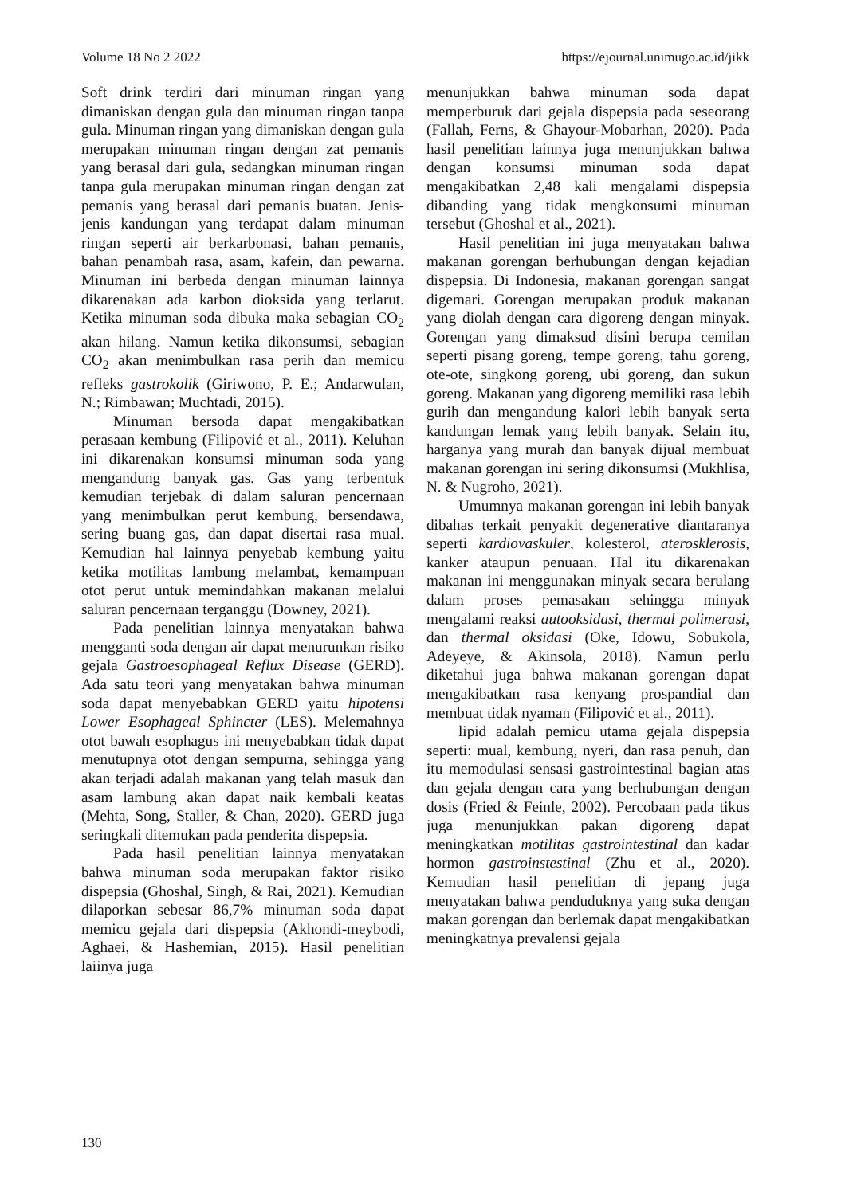Volume 18 No 2 2022 https://ejournal.unimugo.ac.id/jikk
Soft drink terdiri dari minuman ringan yang dimaniskan dengan gula dan minuman ringan tanpa gula. Minuman ringan yang dimaniskan dengan gula merupakan minuman ringan dengan zat pemanis yang berasal dari gula, sedangkan minuman ringan tanpa gula merupakan minuman ringan dengan zat pemanis yang berasal dari pemanis buatan. Jenis-jenis kandungan yang terdapat dalam minuman ringan seperti air berkarbonasi, bahan pemanis, bahan penambah rasa, asam, kafein, dan pewarna. Minuman ini berbeda dengan minuman lainnya dikarenakan ada karbon dioksida yang terlarut. Ketika minuman soda dibuka maka sebagian CO<sub>2</sub> akan hilang. Namun ketika dikonsumsi, sebagian CO<sub>2</sub> akan menimbulkan rasa perih dan memicu refleks gastrokolik (Giriwono, P. E.; Andarwulan, N.; Rimbawan; Muchtadi, 2015).
Minuman bersoda dapat mengakibatkan perasaan kembung (Filipović et al., 2011). Keluhan ini dikarenakan konsumsi minuman soda yang mengandung banyak gas. Gas yang terbentuk kemudian terjebak di dalam saluran pencernaan yang menimbulkan perut kembung, bersendawa, sering buang gas, dan dapat disertai rasa mual. Kemudian hal lainnya penyebab kembung yaitu ketika motilitas lambung melambat, kemampuan otot perut untuk memindahkan makanan melalui saluran pencernaan terganggu (Downey, 2021).
Pada penelitian lainnya menyatakan bahwa mengganti soda dengan air dapat menurunkan risiko gejala Gastroesophageal Reflux Disease (GERD). Ada satu teori yang menyatakan bahwa minuman soda dapat menyebabkan GERD yaitu hipotensi Lower Esophageal Sphincter (LES). Melemahnya otot bawah esophagus ini menyebabkan tidak dapat menutupnya otot dengan sempurna, sehingga yang akan terjadi adalah makanan yang telah masuk dan asam lambung akan dapat naik kembali keatas (Mehta, Song, Staller, & Chan, 2020). GERD juga seringkali ditemukan pada penderita dispepsia.
Pada hasil penelitian lainnya menyatakan bahwa minuman soda merupakan faktor risiko dispepsia (Ghoshal, Singh, & Rai, 2021). Kemudian dilaporkan sebesar 86,7% minuman soda dapat memicu gejala dari dispepsia (Akhondi-meybodi, Aghaei, & Hashemian, 2015). Hasil penelitian laiinya juga
menunjukkan bahwa minuman soda dapat memperburuk dari gejala dispepsia pada seseorang (Fallah, Ferns, & Ghayour-Mobarhan, 2020). Pada hasil penelitian lainnya juga menunjukkan bahwa dengan konsumsi minuman soda dapat mengakibatkan 2,48 kali mengalami dispepsia dibanding yang tidak mengkonsumi minuman tersebut (Ghoshal et al., 2021).
Hasil penelitian ini juga menyatakan bahwa makanan gorengan berhubungan dengan kejadian dispepsia. Di Indonesia, makanan gorengan sangat digemari. Gorengan merupakan produk makanan yang diolah dengan cara digoreng dengan minyak. Gorengan yang dimaksud disini berupa cemilan seperti pisang goreng, tempe goreng, tahu goreng, ote-ote, singkong goreng, ubi goreng, dan sukun goreng. Makanan yang digoreng memiliki rasa lebih gurih dan mengandung kalori lebih banyak serta kandungan lemak yang lebih banyak. Selain itu, harganya yang murah dan banyak dijual membuat makanan gorengan ini sering dikonsumsi (Mukhlisa, N. & Nugroho, 2021).
Umumnya makanan gorengan ini lebih banyak dibahas terkait penyakit degenerative diantaranya seperti kardiovaskuler, kolesterol, aterosklerosis, kanker ataupun penuaan. Hal itu dikarenakan makanan ini menggunakan minyak secara berulang dalam proses pemasakan sehingga minyak mengalami reaksi autooksidasi, thermal polimerasi, dan thermal oksidasi (Oke, Idowu, Sobukola, Adeyeye, & Akinsola, 2018). Namun perlu diketahui juga bahwa makanan gorengan dapat mengakibatkan rasa kenyang prospandial dan membuat tidak nyaman (Filipović et al., 2011).
lipid adalah pemicu utama gejala dispepsia seperti: mual, kembung, nyeri, dan rasa penuh, dan itu memodulasi sensasi gastrointestinal bagian atas dan gejala dengan cara yang berhubungan dengan dosis (Fried & Feinle, 2002). Percobaan pada tikus juga menunjukkan pakan digoreng dapat meningkatkan motilitas gastrointestinal dan kadar hormon gastroinstestinal (Zhu et al., 2020). Kemudian hasil penelitian di jepang juga menyatakan bahwa penduduknya yang suka dengan makan gorengan dan berlemak dapat mengakibatkan meningkatnya prevalensi gejala
130